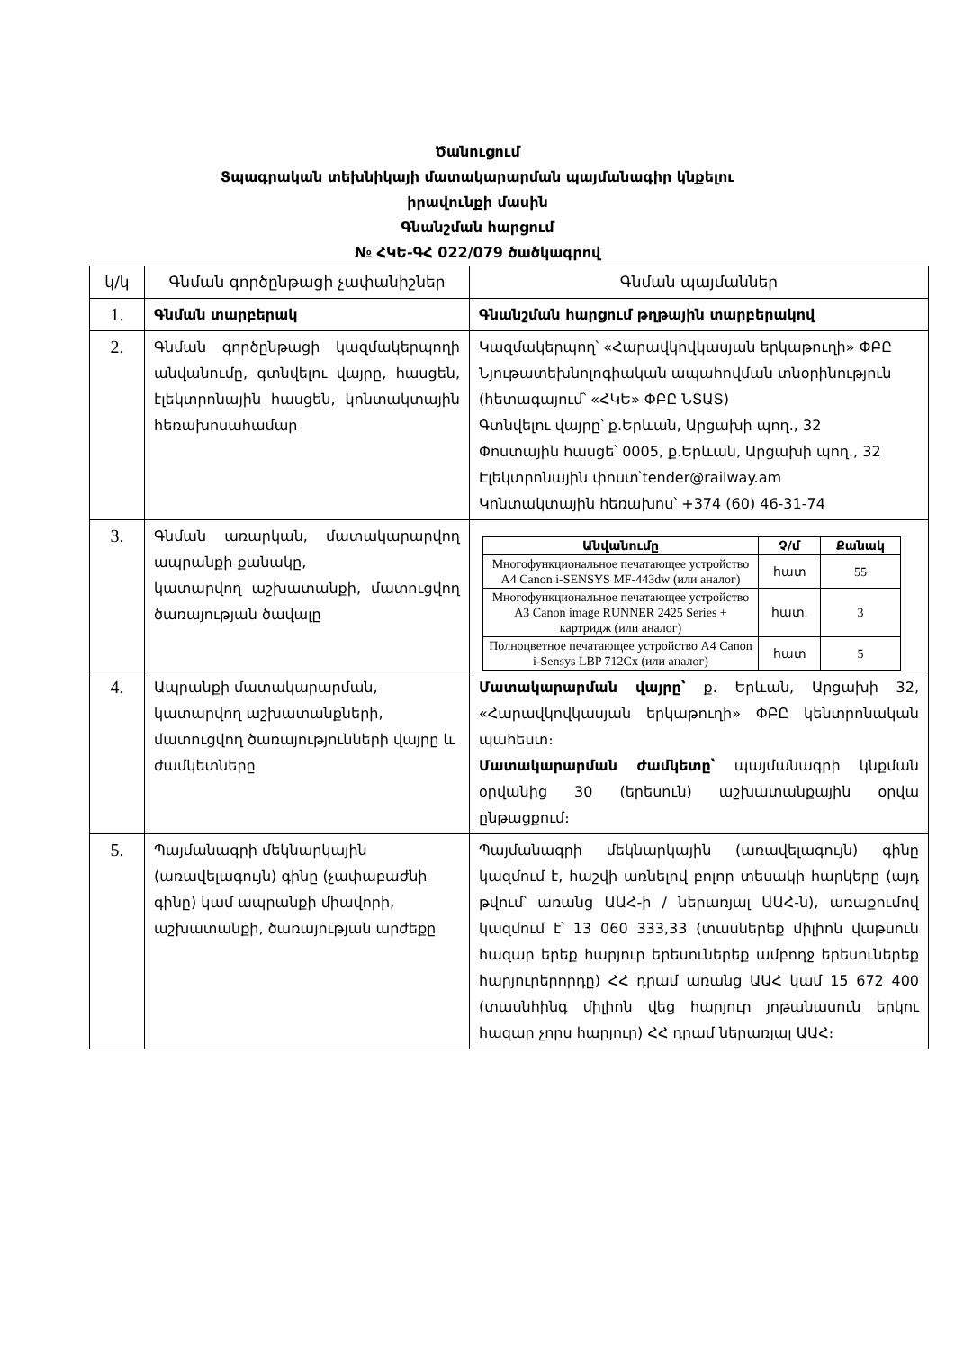Ծանուցում
Տպագրական տեխնիկայի մատակարարման պայմանագիր կնքելու
իրավունքի մասին
Գնանշման հարցում
№ ՀԿԵ-ԳՀ 022/079 ծածկագրով
| կ/կ | Գնման գործընթացի չափանիշներ | Գնման պայմաններ |
| --- | --- | --- |
| 1. | Գնման տարբերակ | Գնանշման հարցում թղթային տարբերակով |
| 2. | Գնման գործընթացի կազմակերպողի անվանումը, գտնվելու վայրը, հասցեն, էլեկտրոնային հասցեն, կոնտակտային հեռախոսահամար | Կազմակերպող՝ «Հարավկովկասյան երկաթուղի» ՓԲԸ Նյութատեխնոլոգիական ապահովման տնօրինություն (հետագայում՝ «ՀԿԵ» ՓԲԸ ՆՏԱՏ) Գտնվելու վայրը՝ ք.Երևան, Արցախի պող., 32 Փոստային հասցե՝ 0005, ք.Երևան, Արցախի պող., 32 Էլեկտրոնային փոստ՝tender@railway.am Կոնտակտային հեռախոս՝ +374 (60) 46-31-74 |
| 3. | Գնման առարկան, մատակարարվող ապրանքի քանակը, կատարվող աշխատանքի, մատուցվող ծառայության ծավալը | / Անվանումը / Չ/մ / Քանակ / / --- / --- / --- / / Многофункциональное печатающее устройство A4 Canon i-SENSYS MF-443dw (или аналог) / հատ / 55 / / Многофункциональное печатающее устройство A3 Canon image RUNNER 2425 Series + картридж (или аналог) / հատ. / 3 / / Полноцветное печатающее устройство A4 Canon i-Sensys LBP 712Cx (или аналог) / հատ / 5 / |
| 4. | Ապրանքի մատակարարման, կատարվող աշխատանքների, մատուցվող ծառայությունների վայրը և ժամկետները | Մատակարարման վայրը՝ ք. Երևան, Արցախի 32, «Հարավկովկասյան երկաթուղի» ՓԲԸ կենտրոնական պահեստ։ Մատակարարման ժամկետը՝ պայմանագրի կնքման օրվանից 30 (երեսուն) աշխատանքային օրվա ընթացքում։ |
| 5. | Պայմանագրի մեկնարկային (առավելագույն) գինը (չափաբաժնի գինը) կամ ապրանքի միավորի, աշխատանքի, ծառայության արժեքը | Պայմանագրի մեկնարկային (առավելագույն) գինը կազմում է, հաշվի առնելով բոլոր տեսակի հարկերը (այդ թվում՝ առանց ԱԱՀ-ի / ներառյալ ԱԱՀ-ն), առաքումով կազմում է՝ 13 060 333,33 (տասներեք միլիոն վաթսուն հազար երեք հարյուր երեսուներեք ամբողջ երեսուներեք հարյուրերորդը) ՀՀ դրամ առանց ԱԱՀ կամ 15 672 400 (տասնհինգ միլիոն վեց հարյուր յոթանասուն երկու հազար չորս հարյուր) ՀՀ դրամ ներառյալ ԱԱՀ։ |